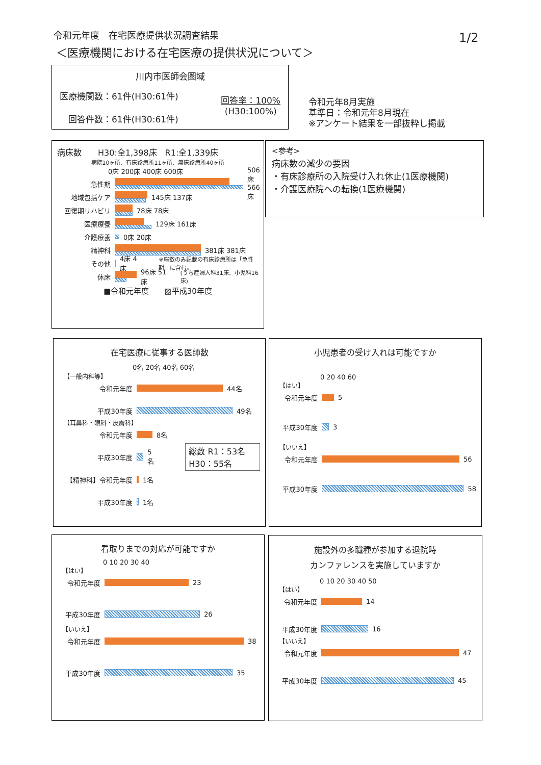令和元年度　在宅医療提供状況調査結果
＜医療機関における在宅医療の提供状況について＞
1/2
川内市医師会圏域
医療機関数：61件(H30:61件)
　回答件数：61件(H30:61件)
回答率：100%
(H30:100%)
令和元年8月実施
基準日：令和元年8月現在
※アンケート結果を一部抜粋し掲載
病床数　　H30:全1,398床　R1:全1,339床
病院10ヶ所、有床診療所11ヶ所、無床診療所40ヶ所
0床 200床 400床 600床
急性期 506床 566床
地域包括ケア 145床 137床
回復期リハビリ 78床 78床
医療療養 129床 161床
介護療養 0床 20床
精神科 381床 381床
その他 4床 4床 ※総数のみ記載の有床診療所は「急性期」に含む。
休床 96床 51床 (うち産婦人科31床、小児科16床)
■令和元年度　　▨平成30年度
<参考>
病床数の減少の要因
・有床診療所の入院受け入れ休止(1医療機関)
・介護医療院への転換(1医療機関)
在宅医療に従事する医師数
0名 20名 40名 60名
【一般内科等】
令和元年度 44名
平成30年度 49名
【耳鼻科・眼科・皮膚科】
令和元年度 8名
平成30年度 5名 総数 R1：53名 H30：55名
【精神科】令和元年度 1名
平成30年度 1名
小児患者の受け入れは可能ですか
0 20 40 60
【はい】
令和元年度 5
平成30年度 3
【いいえ】
令和元年度 56
平成30年度 58
看取りまでの対応が可能ですか
0 10 20 30 40
【はい】
令和元年度 23
平成30年度 26
【いいえ】
令和元年度 38
平成30年度 35
施設外の多職種が参加する退院時
カンファレンスを実施していますか
0 10 20 30 40 50
【はい】
令和元年度 14
平成30年度 16
【いいえ】
令和元年度 47
平成30年度 45